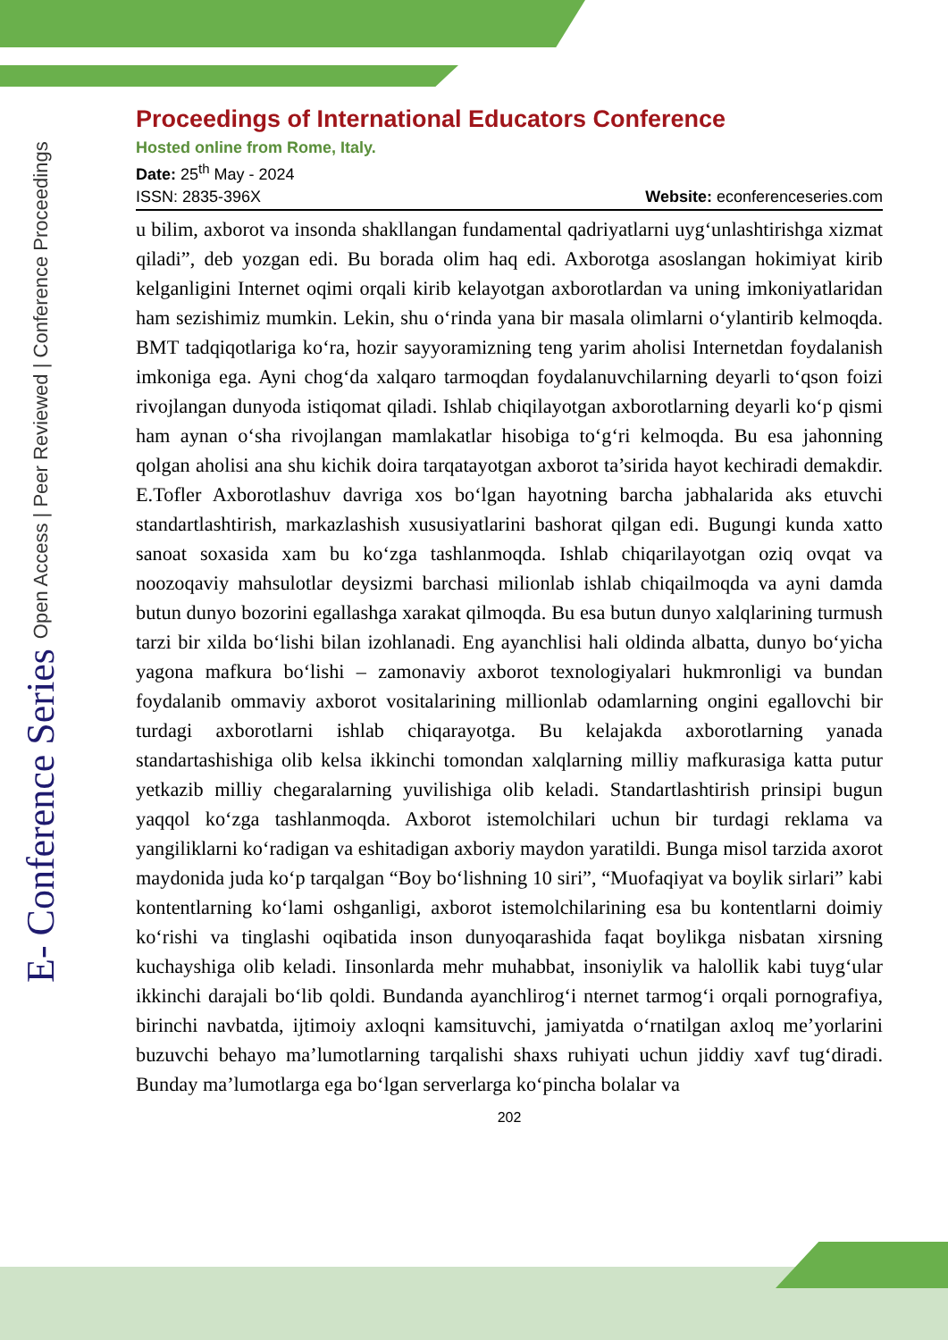E- Conference Series Open Access | Peer Reviewed | Conference Proceedings
Proceedings of International Educators Conference
Hosted online from Rome, Italy.
Date: 25<sup>th</sup> May - 2024
ISSN: 2835-396X Website: econferenceseries.com
u bilim, axborot va insonda shakllangan fundamental qadriyatlarni uyg‘unlashtirishga xizmat qiladi”, deb yozgan edi. Bu borada olim haq edi. Axborotga asoslangan hokimiyat kirib kelganligini Internet oqimi orqali kirib kelayotgan axborotlardan va uning imkoniyatlaridan ham sezishimiz mumkin. Lekin, shu o‘rinda yana bir masala olimlarni o‘ylantirib kelmoqda. BMT tadqiqotlariga ko‘ra, hozir sayyoramizning teng yarim aholisi Internetdan foydalanish imkoniga ega. Ayni chog‘da xalqaro tarmoqdan foydalanuvchilarning deyarli to‘qson foizi rivojlangan dunyoda istiqomat qiladi. Ishlab chiqilayotgan axborotlarning deyarli ko‘p qismi ham aynan o‘sha rivojlangan mamlakatlar hisobiga to‘g‘ri kelmoqda. Bu esa jahonning qolgan aholisi ana shu kichik doira tarqatayotgan axborot ta’sirida hayot kechiradi demakdir. E.Tofler Axborotlashuv davriga xos bo‘lgan hayotning barcha jabhalarida aks etuvchi standartlashtirish, markazlashish xususiyatlarini bashorat qilgan edi. Bugungi kunda xatto sanoat soxasida xam bu ko‘zga tashlanmoqda. Ishlab chiqarilayotgan oziq ovqat va noozoqaviy mahsulotlar deysizmi barchasi milionlab ishlab chiqailmoqda va ayni damda butun dunyo bozorini egallashga xarakat qilmoqda. Bu esa butun dunyo xalqlarining turmush tarzi bir xilda bo‘lishi bilan izohlanadi. Eng ayanchlisi hali oldinda albatta, dunyo bo‘yicha yagona mafkura bo‘lishi – zamonaviy axborot texnologiyalari hukmronligi va bundan foydalanib ommaviy axborot vositalarining millionlab odamlarning ongini egallovchi bir turdagi axborotlarni ishlab chiqarayotga. Bu kelajakda axborotlarning yanada standartashishiga olib kelsa ikkinchi tomondan xalqlarning milliy mafkurasiga katta putur yetkazib milliy chegaralarning yuvilishiga olib keladi. Standartlashtirish prinsipi bugun yaqqol ko‘zga tashlanmoqda. Axborot istemolchilari uchun bir turdagi reklama va yangiliklarni ko‘radigan va eshitadigan axboriy maydon yaratildi. Bunga misol tarzida axorot maydonida juda ko‘p tarqalgan “Boy bo‘lishning 10 siri”, “Muofaqiyat va boylik sirlari” kabi kontentlarning ko‘lami oshganligi, axborot istemolchilarining esa bu kontentlarni doimiy ko‘rishi va tinglashi oqibatida inson dunyoqarashida faqat boylikga nisbatan xirsning kuchayshiga olib keladi. Iinsonlarda mehr muhabbat, insoniylik va halollik kabi tuyg‘ular ikkinchi darajali bo‘lib qoldi. Bundanda ayanchlirog‘i nternet tarmog‘i orqali pornografiya, birinchi navbatda, ijtimoiy axloqni kamsituvchi, jamiyatda o‘rnatilgan axloq me’yorlarini buzuvchi behayo ma’lumotlarning tarqalishi shaxs ruhiyati uchun jiddiy xavf tug‘diradi. Bunday ma’lumotlarga ega bo‘lgan serverlarga ko‘pincha bolalar va
202